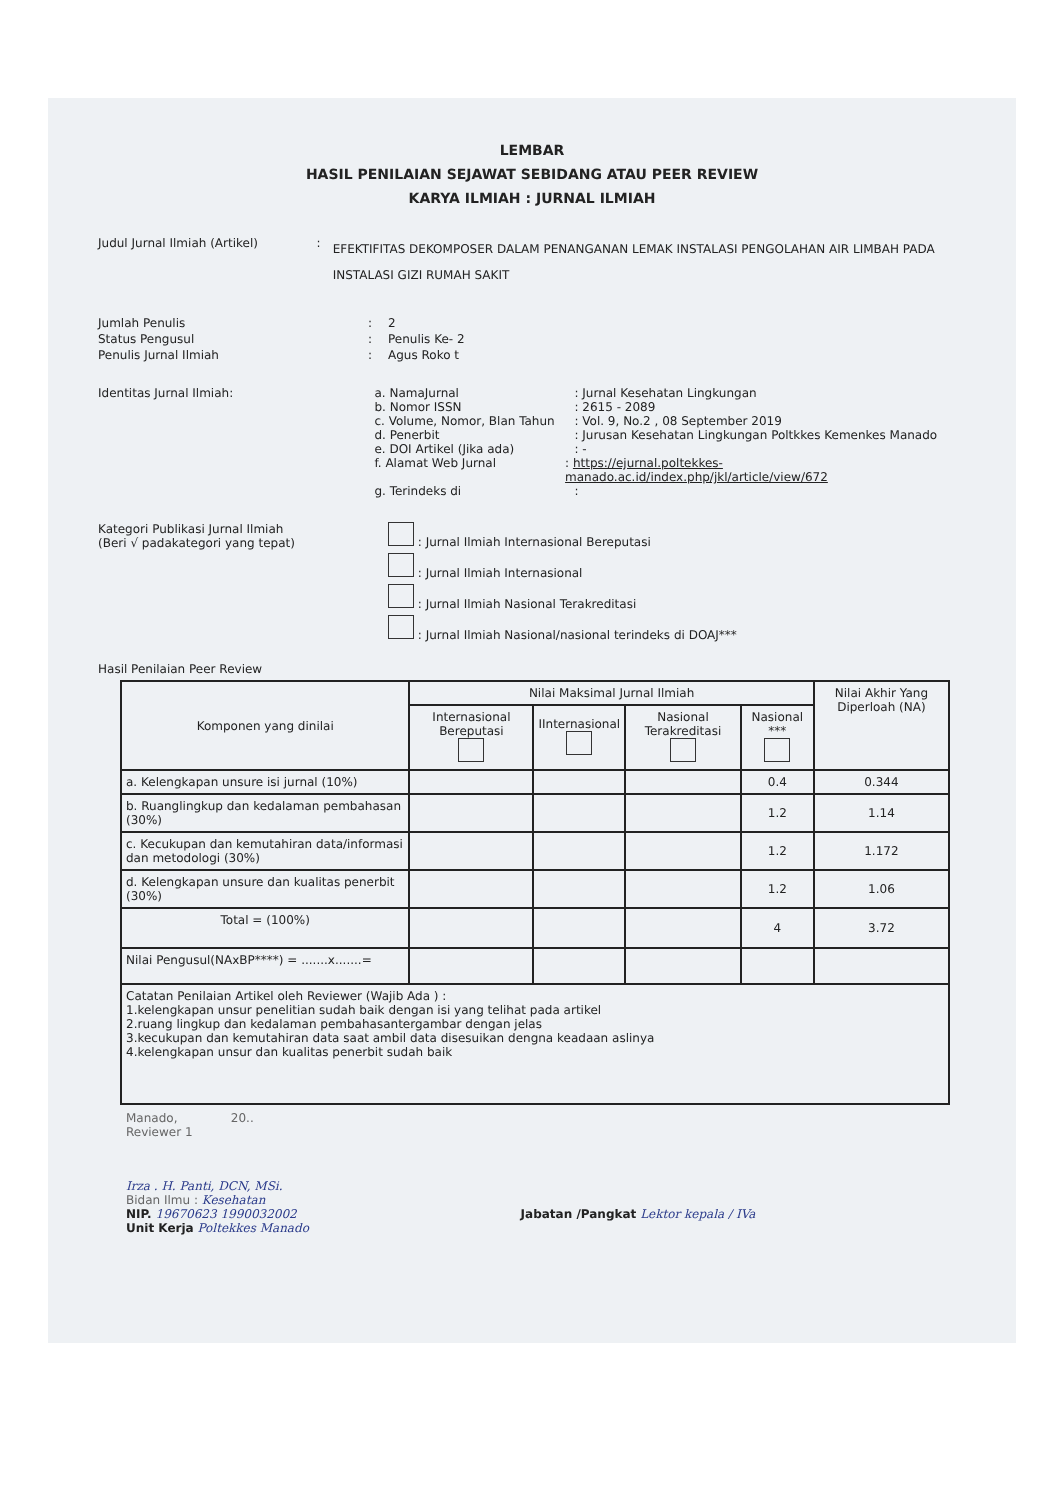LEMBAR
HASIL PENILAIAN SEJAWAT SEBIDANG ATAU PEER REVIEW
KARYA ILMIAH : JURNAL ILMIAH
Judul Jurnal Ilmiah (Artikel) :
EFEKTIFITAS DEKOMPOSER DALAM PENANGANAN LEMAK INSTALASI PENGOLAHAN AIR LIMBAH PADA INSTALASI GIZI RUMAH SAKIT
Jumlah Penulis : 2
Status Pengusul : Penulis Ke- 2
Penulis Jurnal Ilmiah : Agus Roko t
Identitas Jurnal Ilmiah: a. NamaJurnal : Jurnal Kesehatan Lingkungan
b. Nomor ISSN : 2615 - 2089
c. Volume, Nomor, Blan Tahun
: Vol. 9, No.2 , 08 September 2019
d. Penerbit : Jurusan Kesehatan Lingkungan Poltkkes Kemenkes Manado
e. DOI Artikel (Jika ada) : -
f. Alamat Web Jurnal : https://ejurnal.poltekkes-manado.ac.id/index.php/jkl/article/view/672
g. Terindeks di :
Kategori Publikasi Jurnal Ilmiah
(Beri √ padakategori yang tepat)
: Jurnal Ilmiah Internasional Bereputasi
: Jurnal Ilmiah Internasional
: Jurnal Ilmiah Nasional Terakreditasi
: Jurnal Ilmiah Nasional/nasional terindeks di DOAJ***
Hasil Penilaian Peer Review
| Komponen yang dinilai | Nilai Maksimal Jurnal Ilmiah | | | | Nilai Akhir Yang Diperloah (NA) |
| --- | --- | --- | --- | --- | --- |
| | Internasional Bereputasi | IInternasional | Nasional Terakreditasi | Nasional *** | |
| a. Kelengkapan unsure isi jurnal (10%) | | | | 0.4 | 0.344 |
| b. Ruanglingkup dan kedalaman pembahasan (30%) | | | | 1.2 | 1.14 |
| c. Kecukupan dan kemutahiran data/informasi dan metodologi (30%) | | | | 1.2 | 1.172 |
| d. Kelengkapan unsure dan kualitas penerbit (30%) | | | | 1.2 | 1.06 |
| Total = (100%) | | | | 4 | 3.72 |
| Nilai Pengusul(NAxBP****) = .......x.......= | | | | | |
| Catatan Penilaian Artikel oleh Reviewer (Wajib Ada ) : 1.kelengkapan unsur penelitian sudah baik dengan isi yang telihat pada artikel 2.ruang lingkup dan kedalaman pembahasantergambar dengan jelas 3.kecukupan dan kemutahiran data saat ambil data disesuikan dengna keadaan aslinya 4.kelengkapan unsur dan kualitas penerbit sudah baik | | | | | |
Manado, 20..
Reviewer 1
Irza . H. Panti, DCN, MSi.
Bidan Ilmu : Kesehatan
NIP. 19670623 1990032002 Jabatan /Pangkat Lektor kepala / IVa
Unit Kerja Poltekkes Manado